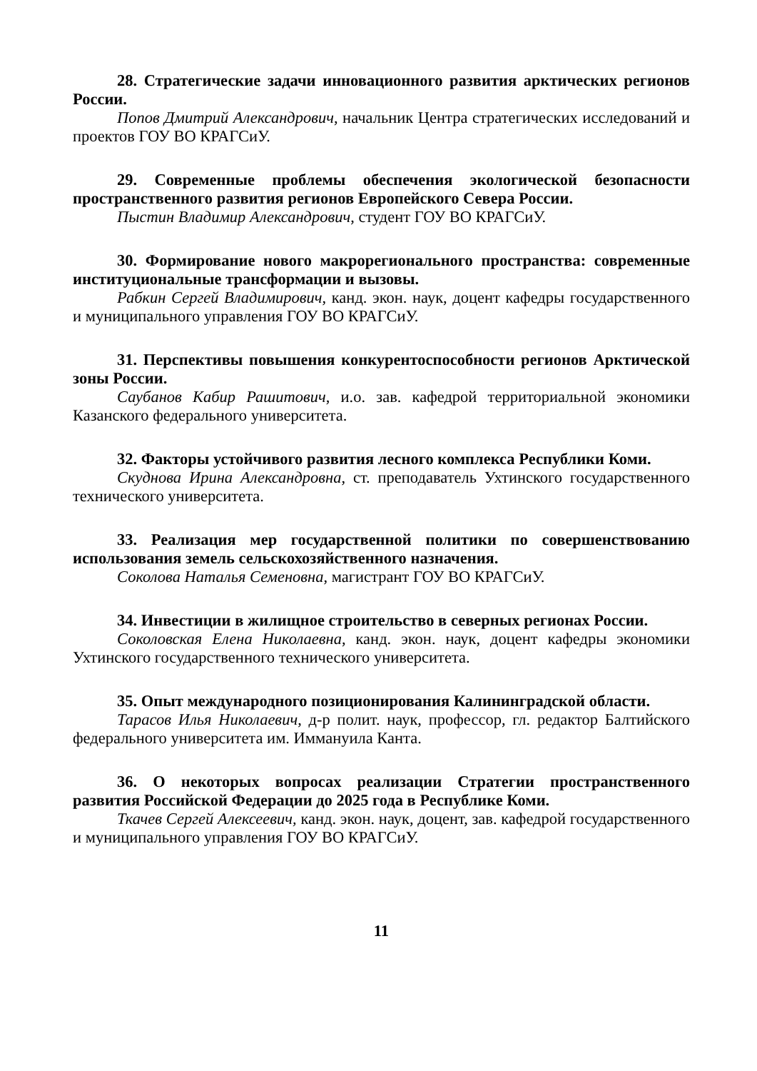28. Стратегические задачи инновационного развития арктических регионов России.
Попов Дмитрий Александрович, начальник Центра стратегических исследований и проектов ГОУ ВО КРАГСиУ.
29. Современные проблемы обеспечения экологической безопасности пространственного развития регионов Европейского Севера России.
Пыстин Владимир Александрович, студент ГОУ ВО КРАГСиУ.
30. Формирование нового макрорегионального пространства: современные институциональные трансформации и вызовы.
Рабкин Сергей Владимирович, канд. экон. наук, доцент кафедры государственного и муниципального управления ГОУ ВО КРАГСиУ.
31. Перспективы повышения конкурентоспособности регионов Арктической зоны России.
Саубанов Кабир Рашитович, и.о. зав. кафедрой территориальной экономики Казанского федерального университета.
32. Факторы устойчивого развития лесного комплекса Республики Коми.
Скуднова Ирина Александровна, ст. преподаватель Ухтинского государственного технического университета.
33. Реализация мер государственной политики по совершенствованию использования земель сельскохозяйственного назначения.
Соколова Наталья Семеновна, магистрант ГОУ ВО КРАГСиУ.
34. Инвестиции в жилищное строительство в северных регионах России.
Соколовская Елена Николаевна, канд. экон. наук, доцент кафедры экономики Ухтинского государственного технического университета.
35. Опыт международного позиционирования Калининградской области.
Тарасов Илья Николаевич, д-р полит. наук, профессор, гл. редактор Балтийского федерального университета им. Иммануила Канта.
36. О некоторых вопросах реализации Стратегии пространственного развития Российской Федерации до 2025 года в Республике Коми.
Ткачев Сергей Алексеевич, канд. экон. наук, доцент, зав. кафедрой государственного и муниципального управления ГОУ ВО КРАГСиУ.
11